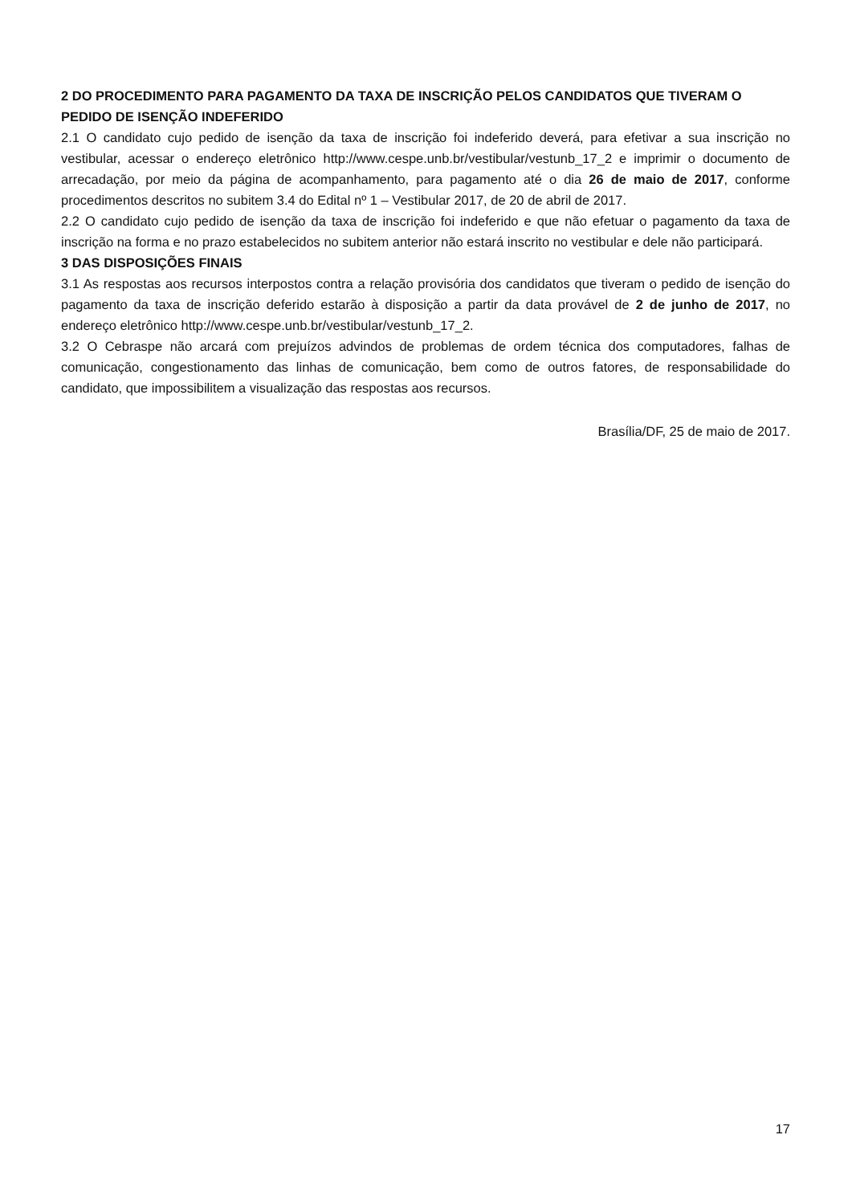2 DO PROCEDIMENTO PARA PAGAMENTO DA TAXA DE INSCRIÇÃO PELOS CANDIDATOS QUE TIVERAM O PEDIDO DE ISENÇÃO INDEFERIDO
2.1 O candidato cujo pedido de isenção da taxa de inscrição foi indeferido deverá, para efetivar a sua inscrição no vestibular, acessar o endereço eletrônico http://www.cespe.unb.br/vestibular/vestunb_17_2 e imprimir o documento de arrecadação, por meio da página de acompanhamento, para pagamento até o dia 26 de maio de 2017, conforme procedimentos descritos no subitem 3.4 do Edital nº 1 – Vestibular 2017, de 20 de abril de 2017.
2.2 O candidato cujo pedido de isenção da taxa de inscrição foi indeferido e que não efetuar o pagamento da taxa de inscrição na forma e no prazo estabelecidos no subitem anterior não estará inscrito no vestibular e dele não participará.
3 DAS DISPOSIÇÕES FINAIS
3.1 As respostas aos recursos interpostos contra a relação provisória dos candidatos que tiveram o pedido de isenção do pagamento da taxa de inscrição deferido estarão à disposição a partir da data provável de 2 de junho de 2017, no endereço eletrônico http://www.cespe.unb.br/vestibular/vestunb_17_2.
3.2 O Cebraspe não arcará com prejuízos advindos de problemas de ordem técnica dos computadores, falhas de comunicação, congestionamento das linhas de comunicação, bem como de outros fatores, de responsabilidade do candidato, que impossibilitem a visualização das respostas aos recursos.
Brasília/DF, 25 de maio de 2017.
17